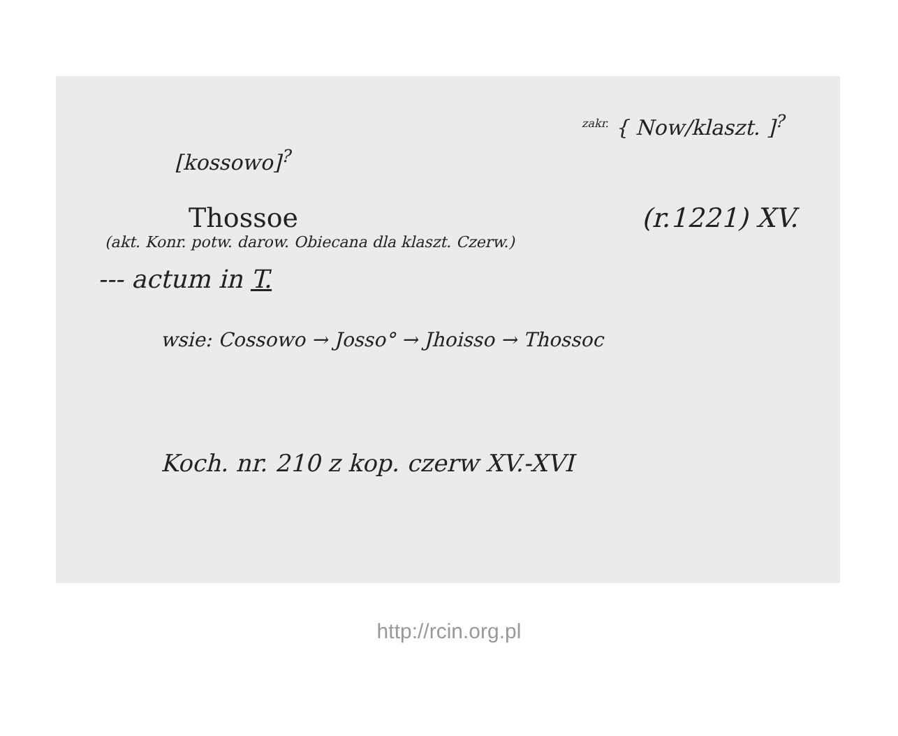[kossowo]<sup>?</sup>
<sup>zakr.</sup> { Now/klaszt. ]<sup>?</sup>
Thossoe (r.1221) XV.
(akt. Konr. potw. darow. Obiecana dla klaszt. Czerw.)
--- actum in T.
wsie: Cossowo → Josso° → Jhoisso → Thossoc
Koch. nr. 210 z kop. czerw XV.-XVI
http://rcin.org.pl